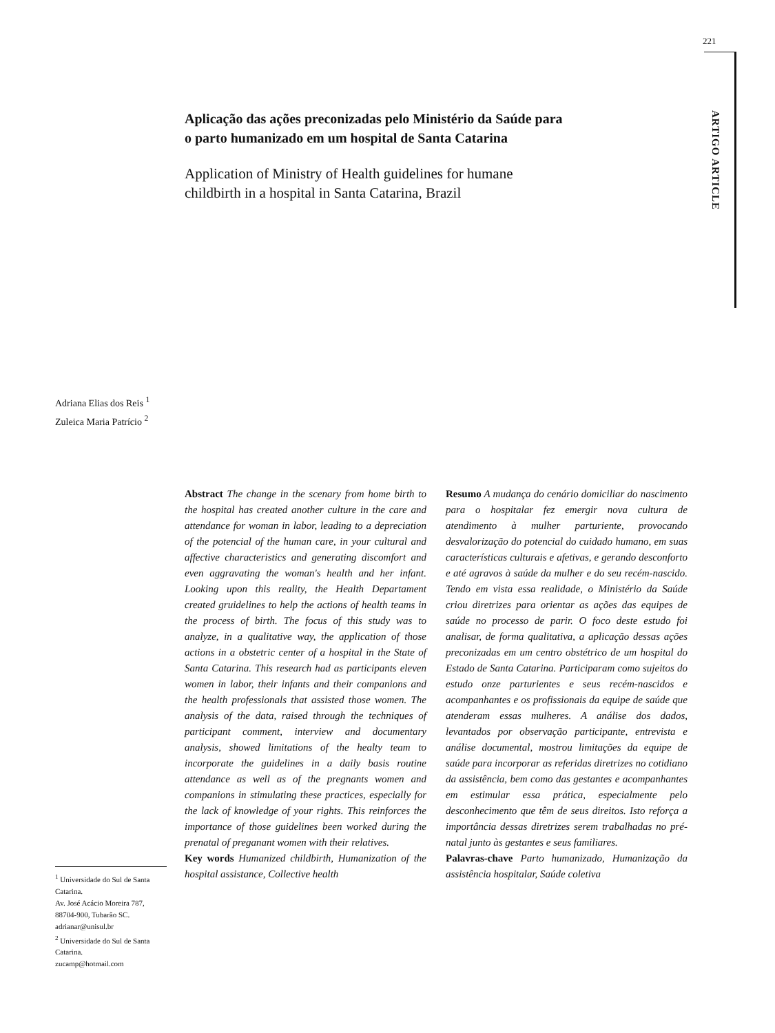221
ARTIGO ARTICLE
Aplicação das ações preconizadas pelo Ministério da Saúde para o parto humanizado em um hospital de Santa Catarina
Application of Ministry of Health guidelines for humane childbirth in a hospital in Santa Catarina, Brazil
Adriana Elias dos Reis <sup>1</sup>
Zuleica Maria Patrício <sup>2</sup>
Abstract The change in the scenary from home birth to the hospital has created another culture in the care and attendance for woman in labor, leading to a depreciation of the potencial of the human care, in your cultural and affective characteristics and generating discomfort and even aggravating the woman's health and her infant. Looking upon this reality, the Health Departament created gruidelines to help the actions of health teams in the process of birth. The focus of this study was to analyze, in a qualitative way, the application of those actions in a obstetric center of a hospital in the State of Santa Catarina. This research had as participants eleven women in labor, their infants and their companions and the health professionals that assisted those women. The analysis of the data, raised through the techniques of participant comment, interview and documentary analysis, showed limitations of the healty team to incorporate the guidelines in a daily basis routine attendance as well as of the pregnants women and companions in stimulating these practices, especially for the lack of knowledge of your rights. This reinforces the importance of those guidelines been worked during the prenatal of preganant women with their relatives.
Key words Humanized childbirth, Humanization of the hospital assistance, Collective health
Resumo A mudança do cenário domiciliar do nascimento para o hospitalar fez emergir nova cultura de atendimento à mulher parturiente, provocando desvalorização do potencial do cuidado humano, em suas características culturais e afetivas, e gerando desconforto e até agravos à saúde da mulher e do seu recém-nascido. Tendo em vista essa realidade, o Ministério da Saúde criou diretrizes para orientar as ações das equipes de saúde no processo de parir. O foco deste estudo foi analisar, de forma qualitativa, a aplicação dessas ações preconizadas em um centro obstétrico de um hospital do Estado de Santa Catarina. Participaram como sujeitos do estudo onze parturientes e seus recém-nascidos e acompanhantes e os profissionais da equipe de saúde que atenderam essas mulheres. A análise dos dados, levantados por observação participante, entrevista e análise documental, mostrou limitações da equipe de saúde para incorporar as referidas diretrizes no cotidiano da assistência, bem como das gestantes e acompanhantes em estimular essa prática, especialmente pelo desconhecimento que têm de seus direitos. Isto reforça a importância dessas diretrizes serem trabalhadas no pré-natal junto às gestantes e seus familiares.
Palavras-chave Parto humanizado, Humanização da assistência hospitalar, Saúde coletiva
<sup>1</sup> Universidade do Sul de Santa Catarina.
Av. José Acácio Moreira 787, 88704-900, Tubarão SC.
adrianar@unisul.br
<sup>2</sup> Universidade do Sul de Santa Catarina.
zucamp@hotmail.com